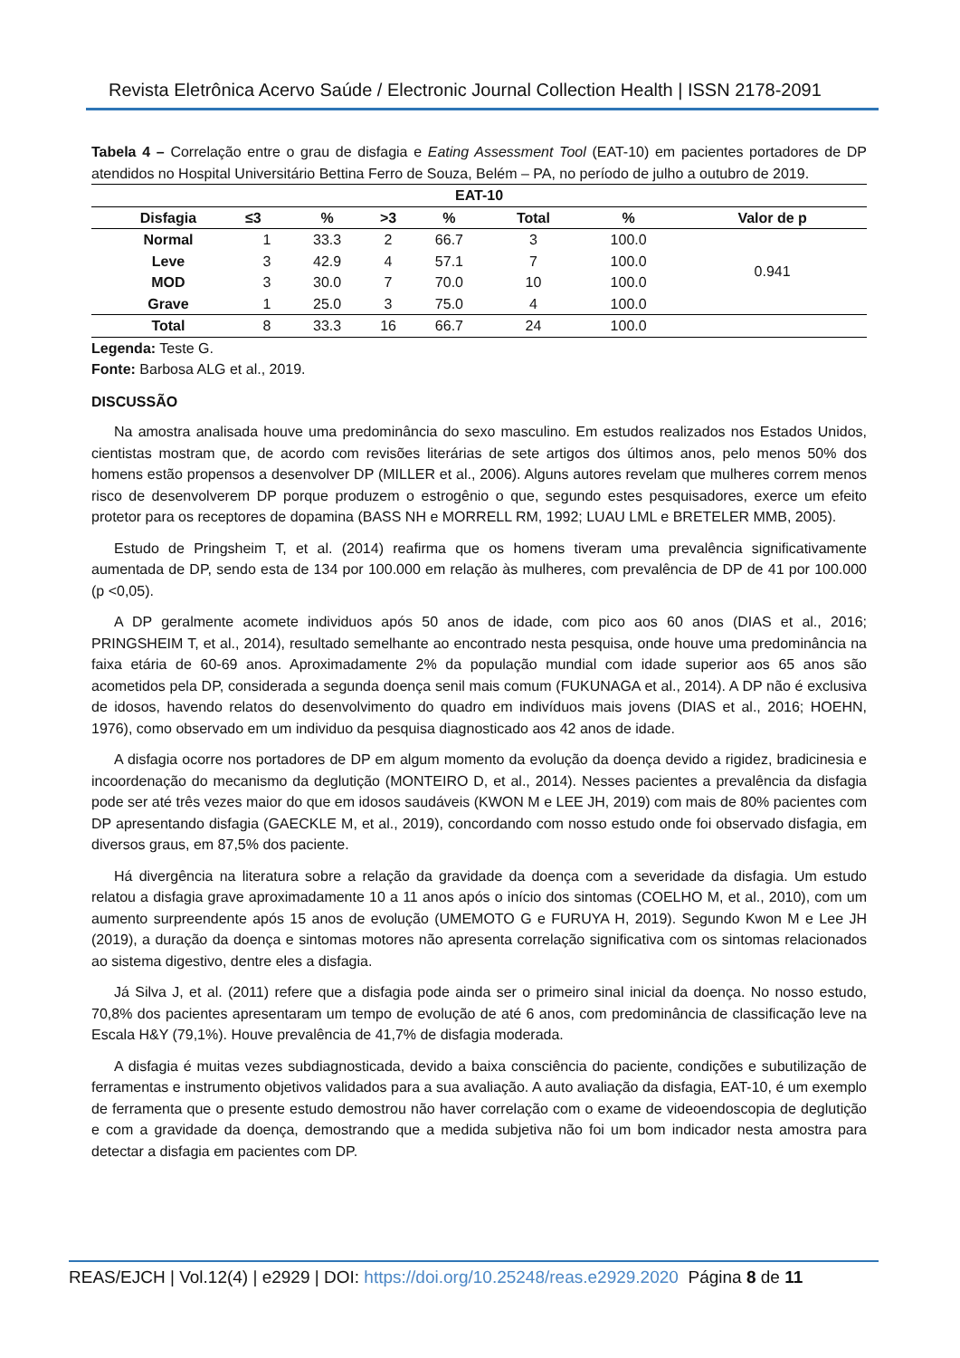Revista Eletrônica Acervo Saúde / Electronic Journal Collection Health | ISSN 2178-2091
Tabela 4 – Correlação entre o grau de disfagia e Eating Assessment Tool (EAT-10) em pacientes portadores de DP atendidos no Hospital Universitário Bettina Ferro de Souza, Belém – PA, no período de julho a outubro de 2019.
| EAT-10 | | | | | | | |
| --- | --- | --- | --- | --- | --- | --- | --- |
| Disfagia | ≤3 | % | >3 | % | Total | % | Valor de p |
| Normal | 1 | 33.3 | 2 | 66.7 | 3 | 100.0 | 0.941 |
| Leve | 3 | 42.9 | 4 | 57.1 | 7 | 100.0 | |
| MOD | 3 | 30.0 | 7 | 70.0 | 10 | 100.0 | |
| Grave | 1 | 25.0 | 3 | 75.0 | 4 | 100.0 | |
| Total | 8 | 33.3 | 16 | 66.7 | 24 | 100.0 | |
Legenda: Teste G.
Fonte: Barbosa ALG et al., 2019.
DISCUSSÃO
Na amostra analisada houve uma predominância do sexo masculino. Em estudos realizados nos Estados Unidos, cientistas mostram que, de acordo com revisões literárias de sete artigos dos últimos anos, pelo menos 50% dos homens estão propensos a desenvolver DP (MILLER et al., 2006). Alguns autores revelam que mulheres correm menos risco de desenvolverem DP porque produzem o estrogênio o que, segundo estes pesquisadores, exerce um efeito protetor para os receptores de dopamina (BASS NH e MORRELL RM, 1992; LUAU LML e BRETELER MMB, 2005).
Estudo de Pringsheim T, et al. (2014) reafirma que os homens tiveram uma prevalência significativamente aumentada de DP, sendo esta de 134 por 100.000 em relação às mulheres, com prevalência de DP de 41 por 100.000 (p <0,05).
A DP geralmente acomete individuos após 50 anos de idade, com pico aos 60 anos (DIAS et al., 2016; PRINGSHEIM T, et al., 2014), resultado semelhante ao encontrado nesta pesquisa, onde houve uma predominância na faixa etária de 60-69 anos. Aproximadamente 2% da população mundial com idade superior aos 65 anos são acometidos pela DP, considerada a segunda doença senil mais comum (FUKUNAGA et al., 2014). A DP não é exclusiva de idosos, havendo relatos do desenvolvimento do quadro em indivíduos mais jovens (DIAS et al., 2016; HOEHN, 1976), como observado em um individuo da pesquisa diagnosticado aos 42 anos de idade.
A disfagia ocorre nos portadores de DP em algum momento da evolução da doença devido a rigidez, bradicinesia e incoordenação do mecanismo da deglutição (MONTEIRO D, et al., 2014). Nesses pacientes a prevalência da disfagia pode ser até três vezes maior do que em idosos saudáveis (KWON M e LEE JH, 2019) com mais de 80% pacientes com DP apresentando disfagia (GAECKLE M, et al., 2019), concordando com nosso estudo onde foi observado disfagia, em diversos graus, em 87,5% dos paciente.
Há divergência na literatura sobre a relação da gravidade da doença com a severidade da disfagia. Um estudo relatou a disfagia grave aproximadamente 10 a 11 anos após o início dos sintomas (COELHO M, et al., 2010), com um aumento surpreendente após 15 anos de evolução (UMEMOTO G e FURUYA H, 2019). Segundo Kwon M e Lee JH (2019), a duração da doença e sintomas motores não apresenta correlação significativa com os sintomas relacionados ao sistema digestivo, dentre eles a disfagia.
Já Silva J, et al. (2011) refere que a disfagia pode ainda ser o primeiro sinal inicial da doença. No nosso estudo, 70,8% dos pacientes apresentaram um tempo de evolução de até 6 anos, com predominância de classificação leve na Escala H&Y (79,1%). Houve prevalência de 41,7% de disfagia moderada.
A disfagia é muitas vezes subdiagnosticada, devido a baixa consciência do paciente, condições e subutilização de ferramentas e instrumento objetivos validados para a sua avaliação. A auto avaliação da disfagia, EAT-10, é um exemplo de ferramenta que o presente estudo demostrou não haver correlação com o exame de videoendoscopia de deglutição e com a gravidade da doença, demostrando que a medida subjetiva não foi um bom indicador nesta amostra para detectar a disfagia em pacientes com DP.
REAS/EJCH | Vol.12(4) | e2929 | DOI: https://doi.org/10.25248/reas.e2929.2020 Página 8 de 11